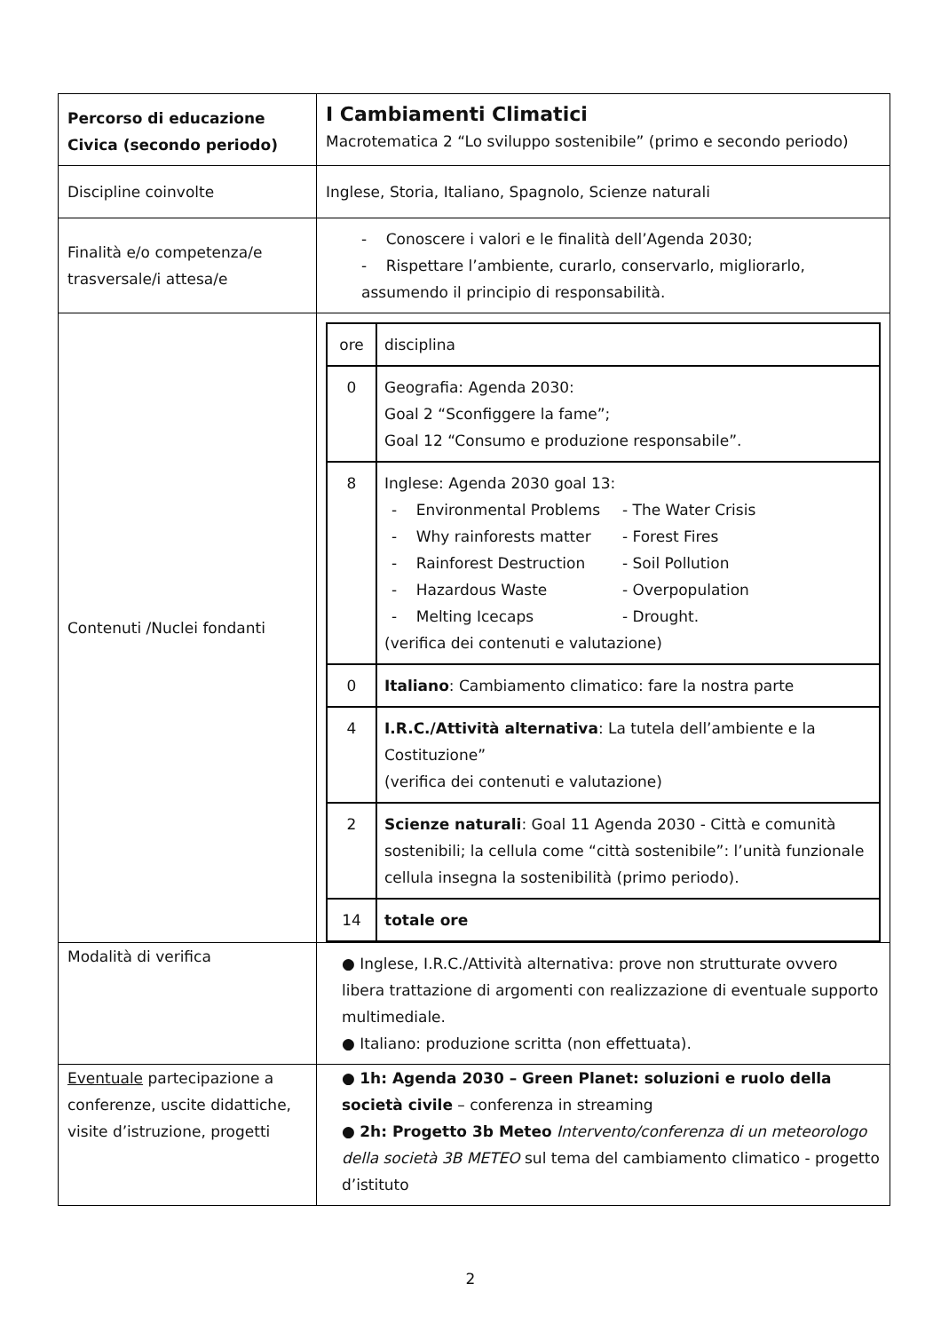| Percorso di educazione Civica (secondo periodo) | I Cambiamenti Climatici Macrotematica 2 “Lo sviluppo sostenibile” (primo e secondo periodo) |
| Discipline coinvolte | Inglese, Storia, Italiano, Spagnolo, Scienze naturali |
| Finalità e/o competenza/e trasversale/i attesa/e | - Conoscere i valori e le finalità dell’Agenda 2030; - Rispettare l’ambiente, curarlo, conservarlo, migliorarlo, assumendo il principio di responsabilità. |
| Contenuti /Nuclei fondanti | / ore / disciplina / / 0 / Geografia: Agenda 2030: Goal 2 “Sconfiggere la fame”; Goal 12 “Consumo e produzione responsabile”. / / 8 / Inglese: Agenda 2030 goal 13: - Environmental Problems - The Water Crisis - Why rainforests matter - Forest Fires - Rainforest Destruction - Soil Pollution - Hazardous Waste - Overpopulation - Melting Icecaps - Drought. (verifica dei contenuti e valutazione) / / 0 / Italiano : Cambiamento climatico: fare la nostra parte / / 4 / I.R.C./Attività alternativa : La tutela dell’ambiente e la Costituzione” (verifica dei contenuti e valutazione) / / 2 / Scienze naturali : Goal 11 Agenda 2030 - Città e comunità sostenibili; la cellula come “città sostenibile”: l’unità funzionale cellula insegna la sostenibilità (primo periodo). / / 14 / totale ore / |
| Modalità di verifica | ● Inglese, I.R.C./Attività alternativa: prove non strutturate ovvero libera trattazione di argomenti con realizzazione di eventuale supporto multimediale. ● Italiano: produzione scritta (non effettuata). |
| Eventuale partecipazione a conferenze, uscite didattiche, visite d’istruzione, progetti | ● 1h: Agenda 2030 – Green Planet: soluzioni e ruolo della società civile – conferenza in streaming ● 2h: Progetto 3b Meteo Intervento/conferenza di un meteorologo della società 3B METEO sul tema del cambiamento climatico - progetto d’istituto |
2